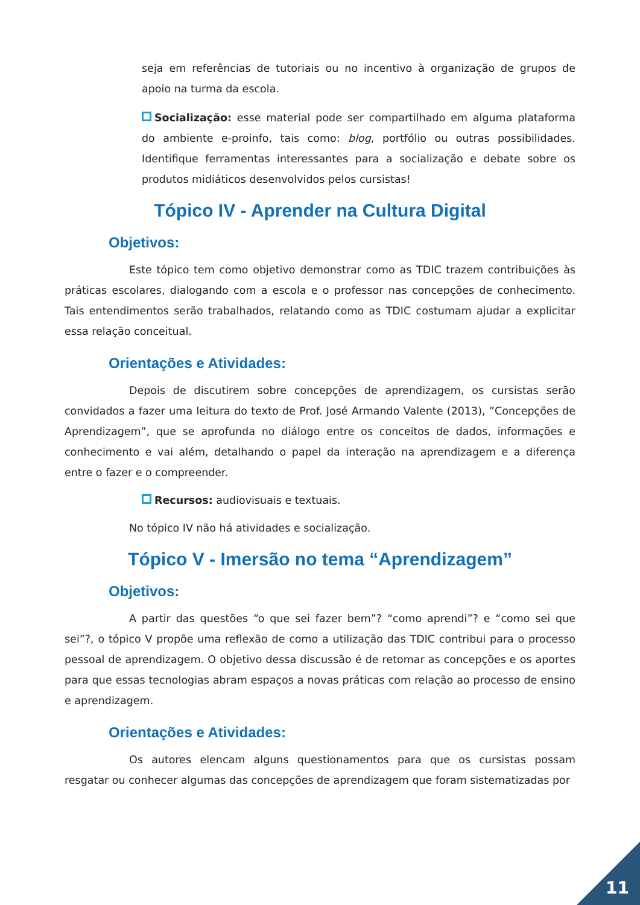seja em referências de tutoriais ou no incentivo à organização de grupos de apoio na turma da escola.
Socialização: esse material pode ser compartilhado em alguma plataforma do ambiente e-proinfo, tais como: blog, portfólio ou outras possibilidades. Identifique ferramentas interessantes para a socialização e debate sobre os produtos midiáticos desenvolvidos pelos cursistas!
Tópico IV - Aprender na Cultura Digital
Objetivos:
Este tópico tem como objetivo demonstrar como as TDIC trazem contribuições às práticas escolares, dialogando com a escola e o professor nas concepções de conhecimento. Tais entendimentos serão trabalhados, relatando como as TDIC costumam ajudar a explicitar essa relação conceitual.
Orientações e Atividades:
Depois de discutirem sobre concepções de aprendizagem, os cursistas serão convidados a fazer uma leitura do texto de Prof. José Armando Valente (2013), ”Concepções de Aprendizagem”, que se aprofunda no diálogo entre os conceitos de dados, informações e conhecimento e vai além, detalhando o papel da interação na aprendizagem e a diferença entre o fazer e o compreender.
Recursos: audiovisuais e textuais.
No tópico IV não há atividades e socialização.
Tópico V - Imersão no tema “Aprendizagem”
Objetivos:
A partir das questões “o que sei fazer bem”? “como aprendi”? e “como sei que sei”?, o tópico V propõe uma reflexão de como a utilização das TDIC contribui para o processo pessoal de aprendizagem. O objetivo dessa discussão é de retomar as concepções e os aportes para que essas tecnologias abram espaços a novas práticas com relação ao processo de ensino e aprendizagem.
Orientações e Atividades:
Os autores elencam alguns questionamentos para que os cursistas possam resgatar ou conhecer algumas das concepções de aprendizagem que foram sistematizadas por
11